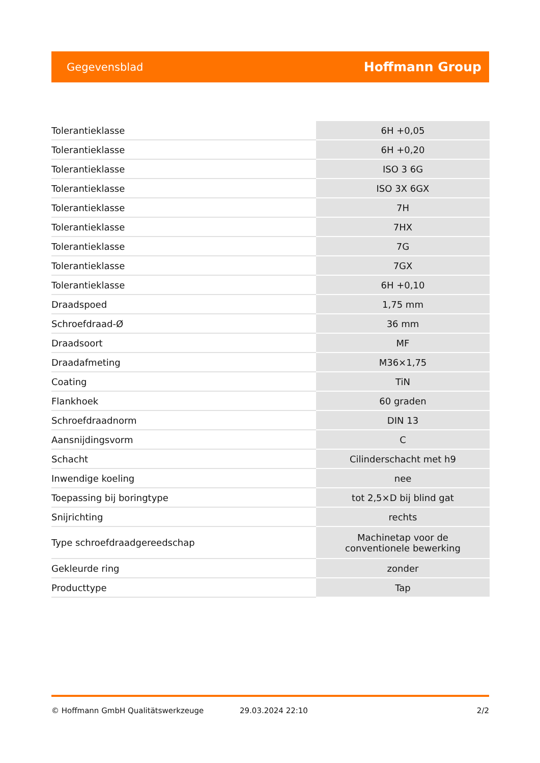Gegevensblad Hoffmann Group
| Tolerantieklasse | 6H +0,05 |
| Tolerantieklasse | 6H +0,20 |
| Tolerantieklasse | ISO 3 6G |
| Tolerantieklasse | ISO 3X 6GX |
| Tolerantieklasse | 7H |
| Tolerantieklasse | 7HX |
| Tolerantieklasse | 7G |
| Tolerantieklasse | 7GX |
| Tolerantieklasse | 6H +0,10 |
| Draadspoed | 1,75 mm |
| Schroefdraad-Ø | 36 mm |
| Draadsoort | MF |
| Draadafmeting | M36×1,75 |
| Coating | TiN |
| Flankhoek | 60 graden |
| Schroefdraadnorm | DIN 13 |
| Aansnijdingsvorm | C |
| Schacht | Cilinderschacht met h9 |
| Inwendige koeling | nee |
| Toepassing bij boringtype | tot 2,5×D bij blind gat |
| Snijrichting | rechts |
| Type schroefdraadgereedschap | Machinetap voor de conventionele bewerking |
| Gekleurde ring | zonder |
| Producttype | Tap |
© Hoffmann GmbH Qualitätswerkzeuge 29.03.2024 22:10 2/2